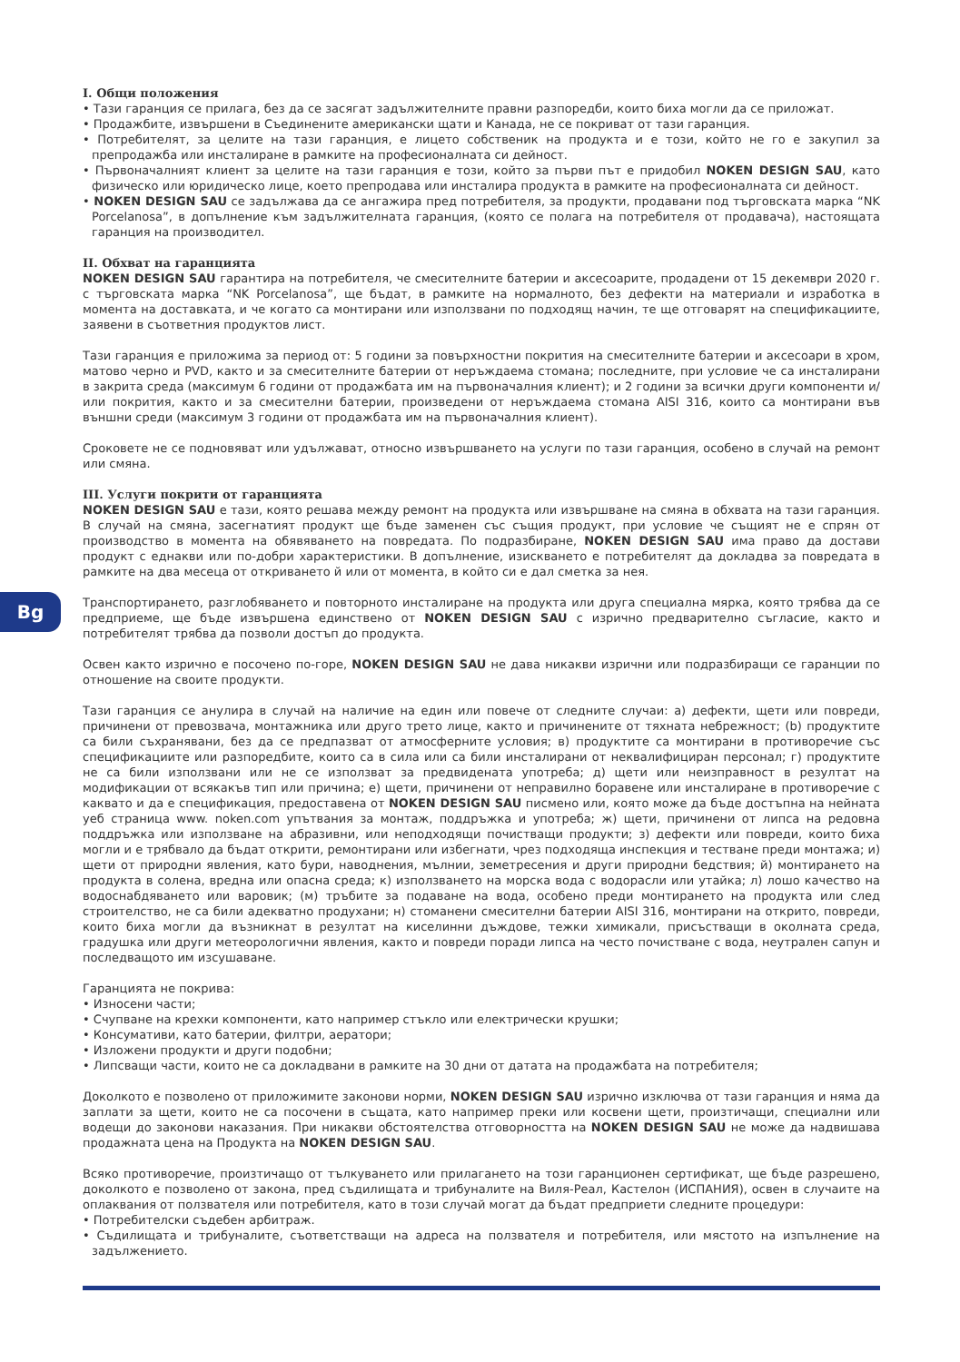Bg
I. Общи положения
• Тази гаранция се прилага, без да се засягат задължителните правни разпоредби, които биха могли да се приложат.
• Продажбите, извършени в Съединените американски щати и Канада, не се покриват от тази гаранция.
• Потребителят, за целите на тази гаранция, е лицето собственик на продукта и е този, който не го е закупил за препродажба или инсталиране в рамките на професионалната си дейност.
• Първоначалният клиент за целите на тази гаранция е този, който за първи път е придобил NOKEN DESIGN SAU, като физическо или юридическо лице, което препродава или инсталира продукта в рамките на професионалната си дейност.
• NOKEN DESIGN SAU се задължава да се ангажира пред потребителя, за продукти, продавани под търговската марка “NK Porcelanosa”, в допълнение към задължителната гаранция, (която се полага на потребителя от продавача), настоящата гаранция на производител.
II. Обхват на гаранцията
NOKEN DESIGN SAU гарантира на потребителя, че смесителните батерии и аксесоарите, продадени от 15 декември 2020 г. с търговската марка “NK Porcelanosa”, ще бъдат, в рамките на нормалното, без дефекти на материали и изработка в момента на доставката, и че когато са монтирани или използвани по подходящ начин, те ще отговарят на спецификациите, заявени в съответния продуктов лист.
Тази гаранция е приложима за период от: 5 години за повърхностни покрития на смесителните батерии и аксесоари в хром, матово черно и PVD, както и за смесителните батерии от неръждаема стомана; последните, при условие че са инсталирани в закрита среда (максимум 6 години от продажбата им на първоначалния клиент); и 2 години за всички други компоненти и/или покрития, както и за смесителни батерии, произведени от неръждаема стомана AISI 316, които са монтирани във външни среди (максимум 3 години от продажбата им на първоначалния клиент).
Сроковете не се подновяват или удължават, относно извършването на услуги по тази гаранция, особено в случай на ремонт или смяна.
III. Услуги покрити от гаранцията
NOKEN DESIGN SAU е тази, която решава между ремонт на продукта или извършване на смяна в обхвата на тази гаранция. В случай на смяна, засегнатият продукт ще бъде заменен със същия продукт, при условие че същият не е спрян от производство в момента на обявяването на повредата. По подразбиране, NOKEN DESIGN SAU има право да достави продукт с еднакви или по-добри характеристики. В допълнение, изискването е потребителят да докладва за повредата в рамките на два месеца от откриването й или от момента, в който си е дал сметка за нея.
Транспортирането, разглобяването и повторното инсталиране на продукта или друга специална мярка, която трябва да се предприеме, ще бъде извършена единствено от NOKEN DESIGN SAU с изрично предварително съгласие, както и потребителят трябва да позволи достъп до продукта.
Освен както изрично е посочено по-горе, NOKEN DESIGN SAU не дава никакви изрични или подразбиращи се гаранции по отношение на своите продукти.
Тази гаранция се анулира в случай на наличие на един или повече от следните случаи: а) дефекти, щети или повреди, причинени от превозвача, монтажника или друго трето лице, както и причинените от тяхната небрежност; (b) продуктите са били съхранявани, без да се предпазват от атмосферните условия; в) продуктите са монтирани в противоречие със спецификациите или разпоредбите, които са в сила или са били инсталирани от неквалифициран персонал; г) продуктите не са били използвани или не се използват за предвидената употреба; д) щети или неизправност в резултат на модификации от всякакъв тип или причина; е) щети, причинени от неправилно боравене или инсталиране в противоречие с каквато и да е спецификация, предоставена от NOKEN DESIGN SAU писмено или, която може да бъде достъпна на нейната уеб страница www. noken.com упътвания за монтаж, поддръжка и употреба; ж) щети, причинени от липса на редовна поддръжка или използване на абразивни, или неподходящи почистващи продукти; з) дефекти или повреди, които биха могли и е трябвало да бъдат открити, ремонтирани или избегнати, чрез подходяща инспекция и тестване преди монтажа; и) щети от природни явления, като бури, наводнения, мълнии, земетресения и други природни бедствия; й) монтирането на продукта в солена, вредна или опасна среда; к) използването на морска вода с водорасли или утайка; л) лошо качество на водоснабдяването или варовик; (м) тръбите за подаване на вода, особено преди монтирането на продукта или след строителство, не са били адекватно продухани; н) стоманени смесителни батерии AISI 316, монтирани на открито, повреди, които биха могли да възникнат в резултат на киселинни дъждове, тежки химикали, присъстващи в околната среда, градушка или други метеорологични явления, както и повреди поради липса на често почистване с вода, неутрален сапун и последващото им изсушаване.
Гаранцията не покрива:
• Износени части;
• Счупване на крехки компоненти, като например стъкло или електрически крушки;
• Консумативи, като батерии, филтри, аератори;
• Изложени продукти и други подобни;
• Липсващи части, които не са докладвани в рамките на 30 дни от датата на продажбата на потребителя;
Доколкото е позволено от приложимите законови норми, NOKEN DESIGN SAU изрично изключва от тази гаранция и няма да заплати за щети, които не са посочени в същата, като например преки или косвени щети, произтичащи, специални или водещи до законови наказания. При никакви обстоятелства отговорността на NOKEN DESIGN SAU не може да надвишава продажната цена на Продукта на NOKEN DESIGN SAU.
Всяко противоречие, произтичащо от тълкуването или прилагането на този гаранционен сертификат, ще бъде разрешено, доколкото е позволено от закона, пред съдилищата и трибуналите на Виля-Реал, Кастелон (ИСПАНИЯ), освен в случаите на оплаквания от ползвателя или потребителя, като в този случай могат да бъдат предприети следните процедури:
• Потребителски съдебен арбитраж.
• Съдилищата и трибуналите, съответстващи на адреса на ползвателя и потребителя, или мястото на изпълнение на задължението.